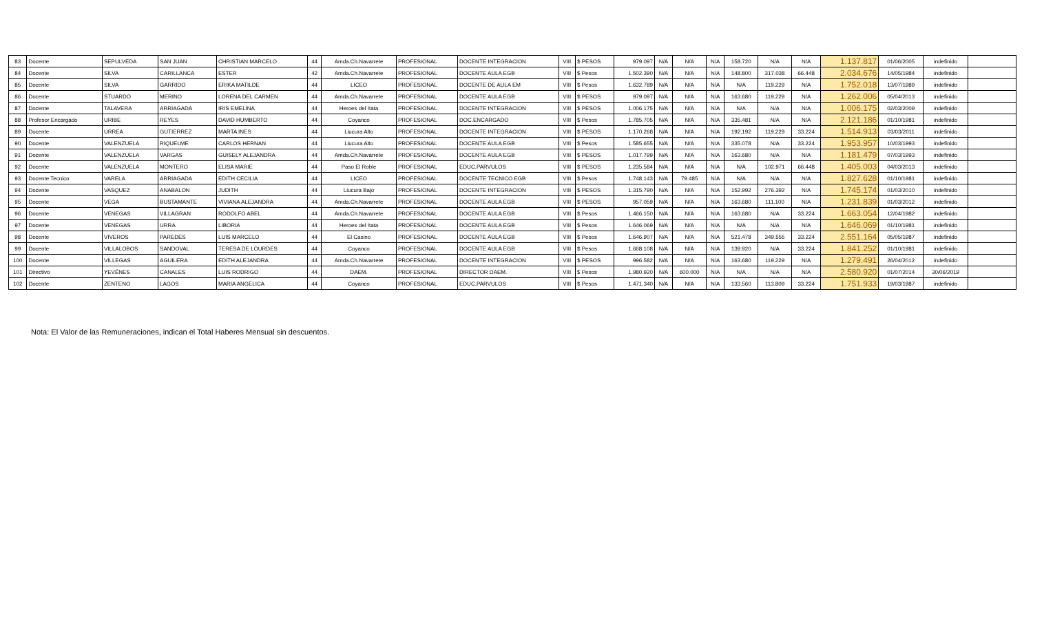| 83 | Docente | SEPULVEDA | SAN JUAN | CHRISTIAN MARCELO | 44 | Amda.Ch.Navarrete | PROFESIONAL | DOCENTE INTEGRACION | VIII | $ PESOS | 979.097 | N/A | N/A | N/A | 158.720 | N/A | N/A | 1.137.817 | 01/06/2005 | indefinido | |
| 84 | Docente | SILVA | CARILLANCA | ESTER | 42 | Amda.Ch.Navarrete | PROFESIONAL | DOCENTE AULA EGB | VIII | $ Pesos | 1.502.390 | N/A | N/A | N/A | 148.800 | 317.038 | 66.448 | 2.034.676 | 14/05/1984 | indefinido | |
| 85 | Docente | SILVA | GARRIDO | ERIKA MATILDE | 44 | LICEO | PROFESIONAL | DOCENTE DE AULA EM | VIII | $ Pesos | 1.632.789 | N/A | N/A | N/A | N/A | 119.229 | N/A | 1.752.018 | 13/07/1989 | indefinido | |
| 86 | Docente | STUARDO | MERINO | LORENA DEL CARMEN | 44 | Amda.Ch.Navarrete | PROFESIONAL | DOCENTE AULA EGB | VIII | $ PESOS | 979.097 | N/A | N/A | N/A | 163.680 | 119.229 | N/A | 1.262.006 | 05/04/2013 | indefinido | |
| 87 | Docente | TALAVERA | ARRIAGADA | IRIS EMELINA | 44 | Heroes del Itata | PROFESIONAL | DOCENTE INTEGRACION | VIII | $ PESOS | 1.006.175 | N/A | N/A | N/A | N/A | N/A | N/A | 1.006.175 | 02/03/2009 | indefinido | |
| 88 | Profesor Encargado | URIBE | REYES | DAVID HUMBERTO | 44 | Coyanco | PROFESIONAL | DOC.ENCARGADO | VIII | $ Pesos | 1.785.705 | N/A | N/A | N/A | 335.481 | N/A | N/A | 2.121.186 | 01/10/1981 | indefinido | |
| 89 | Docente | URREA | GUTIERREZ | MARTA INES | 44 | Liucura Alto | PROFESIONAL | DOCENTE INTEGRACION | VIII | $ PESOS | 1.170.268 | N/A | N/A | N/A | 192.192 | 119.229 | 33.224 | 1.514.913 | 03/03/2011 | indefinido | |
| 90 | Docente | VALENZUELA | RIQUELME | CARLOS HERNAN | 44 | Liucura Alto | PROFESIONAL | DOCENTE AULA EGB | VIII | $ Pesos | 1.585.655 | N/A | N/A | N/A | 335.078 | N/A | 33.224 | 1.953.957 | 10/03/1993 | indefinido | |
| 91 | Docente | VALENZUELA | VARGAS | GUISELY ALEJANDRA | 44 | Amda.Ch.Navarrete | PROFESIONAL | DOCENTE AULA EGB | VIII | $ PESOS | 1.017.799 | N/A | N/A | N/A | 163.680 | N/A | N/A | 1.181.479 | 07/03/1993 | indefinido | |
| 92 | Docente | VALENZUELA | MONTERO | ELISA MARIE | 44 | Paso El Roble | PROFESIONAL | EDUC.PARVULOS | VIII | $ PESOS | 1.235.584 | N/A | N/A | N/A | N/A | 102.971 | 66.448 | 1.405.003 | 04/03/2013 | indefinido | |
| 93 | Docente Tecnico | VARELA | ARRIAGADA | EDITH CECILIA | 44 | LICEO | PROFESIONAL | DOCENTE TECNICO EGB | VIII | $ Pesos | 1.748.143 | N/A | 79.485 | N/A | N/A | N/A | N/A | 1.827.628 | 01/10/1981 | indefinido | |
| 94 | Docente | VASQUEZ | ANABALON | JUDITH | 44 | Liucura Bajo | PROFESIONAL | DOCENTE INTEGRACION | VIII | $ PESOS | 1.315.790 | N/A | N/A | N/A | 152.992 | 276.392 | N/A | 1.745.174 | 01/03/2010 | indefinido | |
| 95 | Docente | VEGA | BUSTAMANTE | VIVIANA ALEJANDRA | 44 | Amda.Ch.Navarrete | PROFESIONAL | DOCENTE AULA EGB | VIII | $ PESOS | 957.059 | N/A | N/A | N/A | 163.680 | 111.100 | N/A | 1.231.839 | 01/03/2012 | indefinido | |
| 96 | Docente | VENEGAS | VILLAGRAN | RODOLFO ABEL | 44 | Amda.Ch.Navarrete | PROFESIONAL | DOCENTE AULA EGB | VIII | $ Pesos | 1.466.150 | N/A | N/A | N/A | 163.680 | N/A | 33.224 | 1.663.054 | 12/04/1982 | indefinido | |
| 97 | Docente | VENEGAS | URRA | LIBORIA | 44 | Heroes del Itata | PROFESIONAL | DOCENTE AULA EGB | VIII | $ Pesos | 1.646.069 | N/A | N/A | N/A | N/A | N/A | N/A | 1.646.069 | 01/10/1981 | indefinido | |
| 98 | Docente | VIVEROS | PAREDES | LUIS MARCELO | 44 | El Casino | PROFESIONAL | DOCENTE AULA EGB | VIII | $ Pesos | 1.646.907 | N/A | N/A | N/A | 521.478 | 349.555 | 33.224 | 2.551.164 | 05/05/1987 | indefinido | |
| 99 | Docente | VILLALOBOS | SANDOVAL | TERESA DE LOURDES | 44 | Coyanco | PROFESIONAL | DOCENTE AULA EGB | VIII | $ Pesos | 1.668.108 | N/A | N/A | N/A | 139.920 | N/A | 33.224 | 1.841.252 | 01/10/1981 | indefinido | |
| 100 | Docente | VILLEGAS | AGUILERA | EDITH ALEJANDRA | 44 | Amda.Ch.Navarrete | PROFESIONAL | DOCENTE INTEGRACION | VIII | $ PESOS | 996.582 | N/A | N/A | N/A | 163.680 | 119.229 | N/A | 1.279.491 | 26/04/2012 | indefinido | |
| 101 | Directivo | YEVÉNES | CANALES | LUIS RODRIGO | 44 | DAEM. | PROFESIONAL | DIRECTOR DAEM. | VIII | $ Pesos | 1.980.920 | N/A | 600.000 | N/A | N/A | N/A | N/A | 2.580.920 | 01/07/2014 | 30/06/2019 | |
| 102 | Docente | ZENTENO | LAGOS | MARIA ANGELICA | 44 | Coyanco | PROFESIONAL | EDUC.PARVULOS | VIII | $ Pesos | 1.471.340 | N/A | N/A | N/A | 133.560 | 113.809 | 33.224 | 1.751.933 | 19/03/1987 | indefinido | |
Nota: El Valor de las Remuneraciones, indican el Total Haberes Mensual sin descuentos.